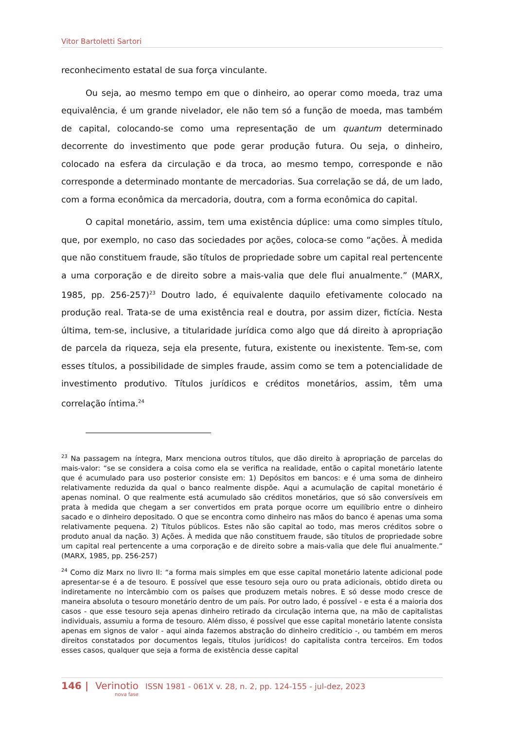Vitor Bartoletti Sartori
reconhecimento estatal de sua força vinculante.
Ou seja, ao mesmo tempo em que o dinheiro, ao operar como moeda, traz uma equivalência, é um grande nivelador, ele não tem só a função de moeda, mas também de capital, colocando-se como uma representação de um quantum determinado decorrente do investimento que pode gerar produção futura. Ou seja, o dinheiro, colocado na esfera da circulação e da troca, ao mesmo tempo, corresponde e não corresponde a determinado montante de mercadorias. Sua correlação se dá, de um lado, com a forma econômica da mercadoria, doutra, com a forma econômica do capital.
O capital monetário, assim, tem uma existência dúplice: uma como simples título, que, por exemplo, no caso das sociedades por ações, coloca-se como “ações. À medida que não constituem fraude, são títulos de propriedade sobre um capital real pertencente a uma corporação e de direito sobre a mais-valia que dele flui anualmente.” (MARX, 1985, pp. 256-257)<sup>23</sup> Doutro lado, é equivalente daquilo efetivamente colocado na produção real. Trata-se de uma existência real e doutra, por assim dizer, fictícia. Nesta última, tem-se, inclusive, a titularidade jurídica como algo que dá direito à apropriação de parcela da riqueza, seja ela presente, futura, existente ou inexistente. Tem-se, com esses títulos, a possibilidade de simples fraude, assim como se tem a potencialidade de investimento produtivo. Títulos jurídicos e créditos monetários, assim, têm uma correlação íntima.<sup>24</sup>
<sup>23</sup> Na passagem na íntegra, Marx menciona outros títulos, que dão direito à apropriação de parcelas do mais-valor: “se se considera a coisa como ela se verifica na realidade, então o capital monetário latente que é acumulado para uso posterior consiste em: 1) Depósitos em bancos: e é uma soma de dinheiro relativamente reduzida da qual o banco realmente dispõe. Aqui a acumulação de capital monetário é apenas nominal. O que realmente está acumulado são créditos monetários, que só são conversíveis em prata à medida que chegam a ser convertidos em prata porque ocorre um equilíbrio entre o dinheiro sacado e o dinheiro depositado. O que se encontra como dinheiro nas mãos do banco é apenas uma soma relativamente pequena. 2) Títulos públicos. Estes não são capital ao todo, mas meros créditos sobre o produto anual da nação. 3) Ações. À medida que não constituem fraude, são títulos de propriedade sobre um capital real pertencente a uma corporação e de direito sobre a mais-valia que dele flui anualmente.” (MARX, 1985, pp. 256-257)
<sup>24</sup> Como diz Marx no livro II: “a forma mais simples em que esse capital monetário latente adicional pode apresentar-se é a de tesouro. E possível que esse tesouro seja ouro ou prata adicionais, obtido direta ou indiretamente no intercâmbio com os países que produzem metais nobres. E só desse modo cresce de maneira absoluta o tesouro monetário dentro de um país. Por outro lado, é possível - e esta é a maioria dos casos - que esse tesouro seja apenas dinheiro retirado da circulação interna que, na mão de capitalistas individuais, assumiu a forma de tesouro. Além disso, é possível que esse capital monetário latente consista apenas em signos de valor - aqui ainda fazemos abstração do dinheiro creditício -, ou também em meros direitos constatados por documentos legais, títulos jurídicos! do capitalista contra terceiros. Em todos esses casos, qualquer que seja a forma de existência desse capital
146 | Verinotio
nova fase ISSN 1981 - 061X v. 28, n. 2, pp. 124-155 - jul-dez, 2023